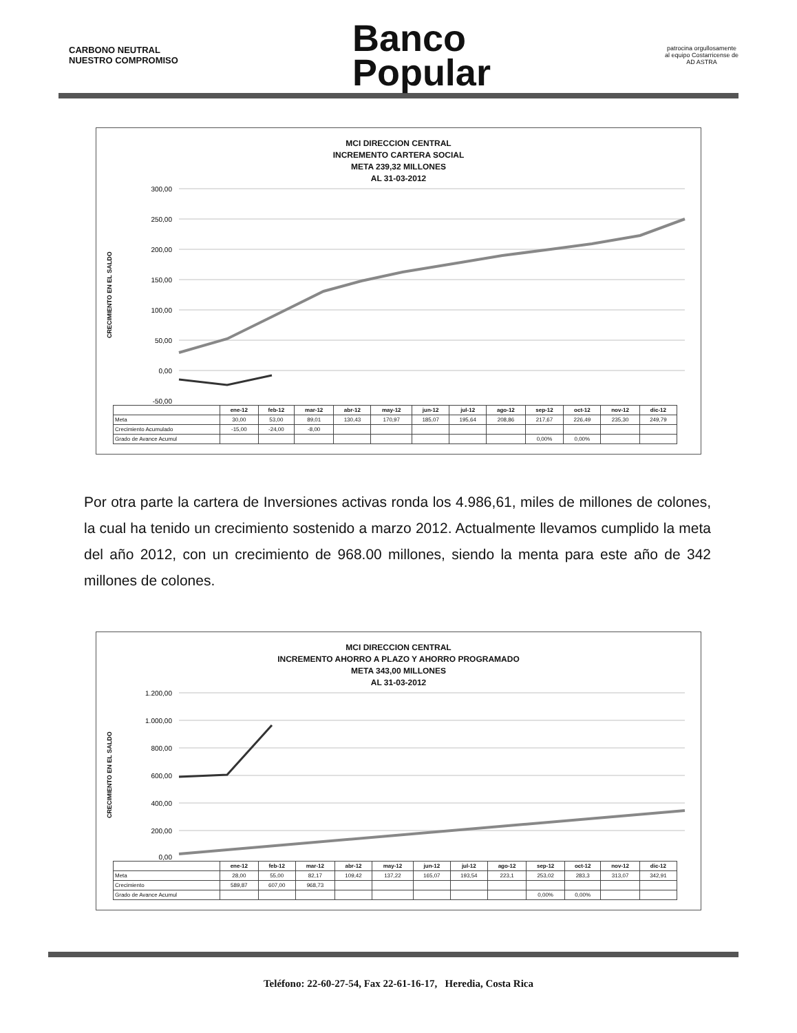CARBONO NEUTRAL
NUESTRO COMPROMISO
Banco
Popular
patrocina orgullosamente
al equipo Costarricense de
AD ASTRA
MCI DIRECCION CENTRAL
INCREMENTO CARTERA SOCIAL
META 239,32 MILLONES
AL 31-03-2012
CRECIMIENTO EN EL SALDO
300,00
250,00
200,00
150,00
100,00
50,00
0,00
-50,00
| | ene-12 | feb-12 | mar-12 | abr-12 | may-12 | jun-12 | jul-12 | ago-12 | sep-12 | oct-12 | nov-12 | dic-12 |
| --- | --- | --- | --- | --- | --- | --- | --- | --- | --- | --- | --- | --- |
| Meta | 30,00 | 53,00 | 89,01 | 130,43 | 170,97 | 185,07 | 195,64 | 208,86 | 217,67 | 226,49 | 235,30 | 249,79 |
| Crecimiento Acumulado | -15,00 | -24,00 | -8,00 | | | | | | | | | |
| Grado de Avance Acumul | | | | | | | | | 0,00% | 0,00% | | |
Por otra parte la cartera de Inversiones activas ronda los 4.986,61, miles de millones de colones, la cual ha tenido un crecimiento sostenido a marzo 2012. Actualmente llevamos cumplido la meta del año 2012, con un crecimiento de 968.00 millones, siendo la menta para este año de 342 millones de colones.
MCI DIRECCION CENTRAL
INCREMENTO AHORRO A PLAZO Y AHORRO PROGRAMADO
META 343,00 MILLONES
AL 31-03-2012
CRECIMIENTO EN EL SALDO
1.200,00
1.000,00
800,00
600,00
400,00
200,00
0,00
| | ene-12 | feb-12 | mar-12 | abr-12 | may-12 | jun-12 | jul-12 | ago-12 | sep-12 | oct-12 | nov-12 | dic-12 |
| --- | --- | --- | --- | --- | --- | --- | --- | --- | --- | --- | --- | --- |
| Meta | 28,00 | 55,00 | 82,17 | 109,42 | 137,22 | 165,07 | 193,54 | 223,1 | 253,02 | 283,3 | 313,07 | 342,91 |
| Crecimiento | 589,87 | 607,00 | 968,73 | | | | | | | | | |
| Grado de Avance Acumul | | | | | | | | | 0,00% | 0,00% | | |
Teléfono: 22-60-27-54, Fax 22-61-16-17, Heredia, Costa Rica